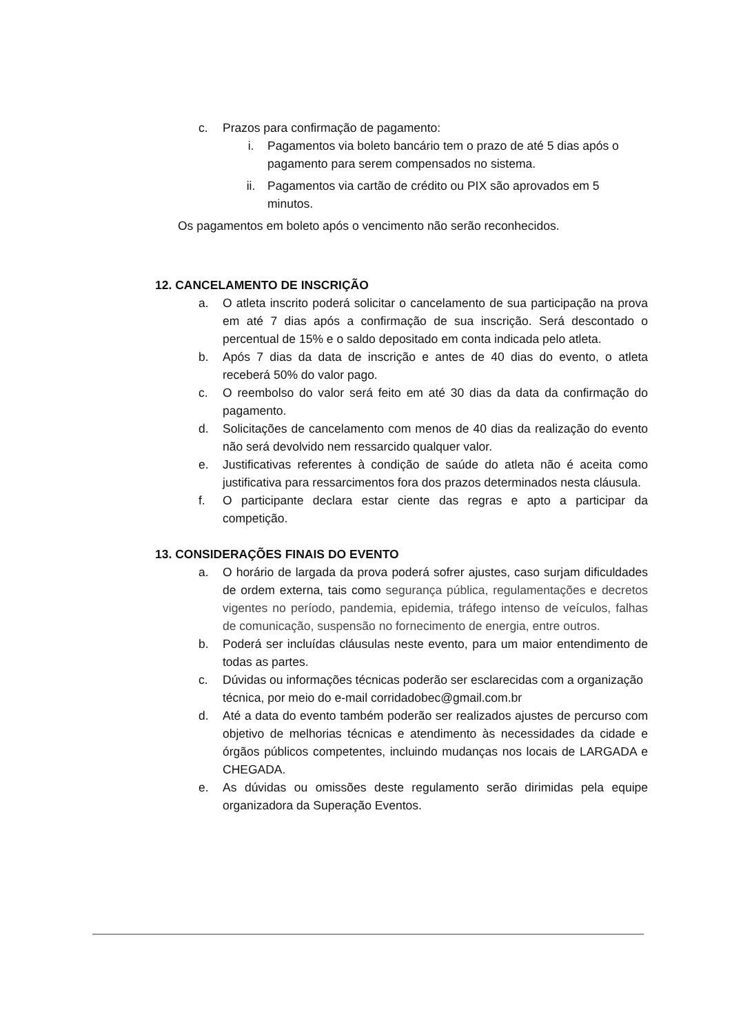c. Prazos para confirmação de pagamento:
i. Pagamentos via boleto bancário tem o prazo de até 5 dias após o pagamento para serem compensados no sistema.
ii. Pagamentos via cartão de crédito ou PIX são aprovados em 5 minutos.
Os pagamentos em boleto após o vencimento não serão reconhecidos.
12. CANCELAMENTO DE INSCRIÇÃO
a. O atleta inscrito poderá solicitar o cancelamento de sua participação na prova em até 7 dias após a confirmação de sua inscrição. Será descontado o percentual de 15% e o saldo depositado em conta indicada pelo atleta.
b. Após 7 dias da data de inscrição e antes de 40 dias do evento, o atleta receberá 50% do valor pago.
c. O reembolso do valor será feito em até 30 dias da data da confirmação do pagamento.
d. Solicitações de cancelamento com menos de 40 dias da realização do evento não será devolvido nem ressarcido qualquer valor.
e. Justificativas referentes à condição de saúde do atleta não é aceita como justificativa para ressarcimentos fora dos prazos determinados nesta cláusula.
f. O participante declara estar ciente das regras e apto a participar da competição.
13. CONSIDERAÇÕES FINAIS DO EVENTO
a. O horário de largada da prova poderá sofrer ajustes, caso surjam dificuldades de ordem externa, tais como segurança pública, regulamentações e decretos vigentes no período, pandemia, epidemia, tráfego intenso de veículos, falhas de comunicação, suspensão no fornecimento de energia, entre outros.
b. Poderá ser incluídas cláusulas neste evento, para um maior entendimento de todas as partes.
c. Dúvidas ou informações técnicas poderão ser esclarecidas com a organização técnica, por meio do e-mail corridadobec@gmail.com.br
d. Até a data do evento também poderão ser realizados ajustes de percurso com objetivo de melhorias técnicas e atendimento às necessidades da cidade e órgãos públicos competentes, incluindo mudanças nos locais de LARGADA e CHEGADA.
e. As dúvidas ou omissões deste regulamento serão dirimidas pela equipe organizadora da Superação Eventos.